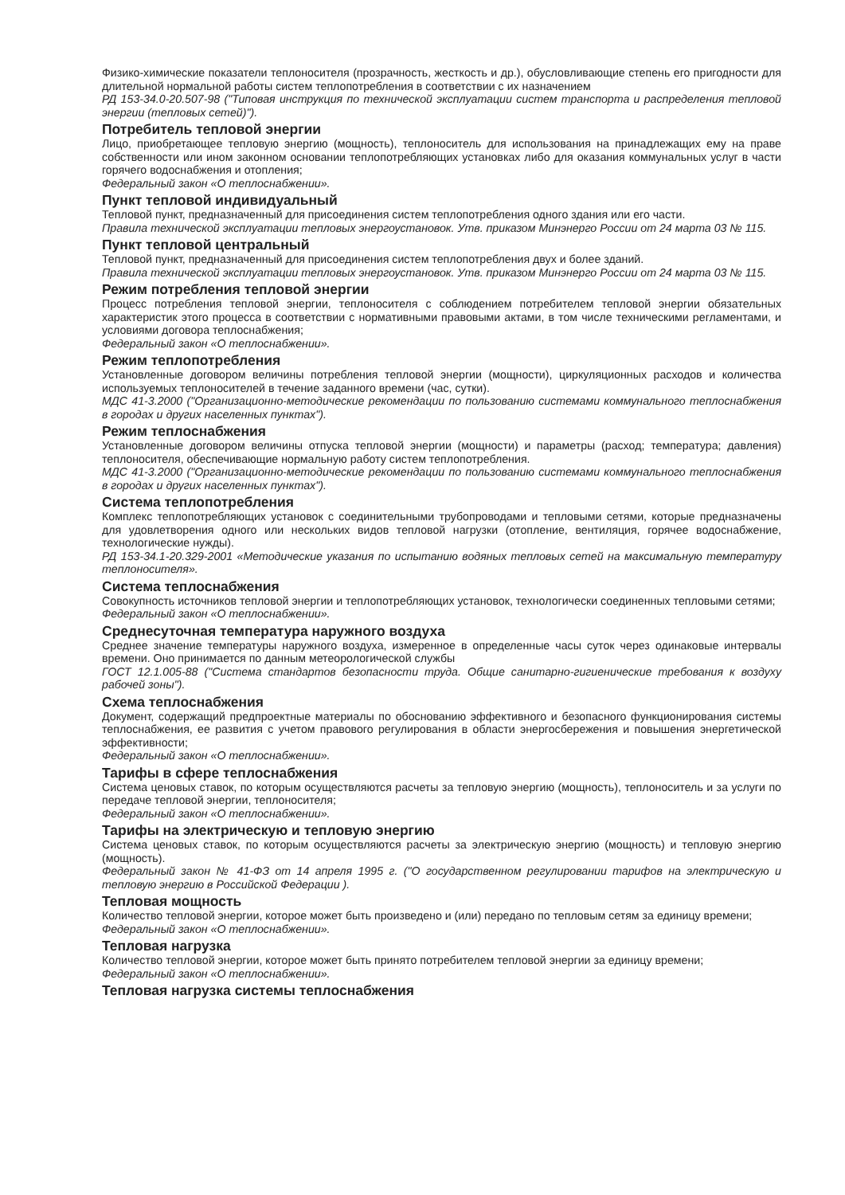Физико-химические показатели теплоносителя (прозрачность, жесткость и др.), обусловливающие степень его пригодности для длительной нормальной работы систем теплопотребления в соответствии с их назначением
РД 153-34.0-20.507-98 ("Типовая инструкция по технической эксплуатации систем транспорта и распределения тепловой энергии (тепловых сетей)").
Потребитель тепловой энергии
Лицо, приобретающее тепловую энергию (мощность), теплоноситель для использования на принадлежащих ему на праве собственности или ином законном основании теплопотребляющих установках либо для оказания коммунальных услуг в части горячего водоснабжения и отопления;
Федеральный закон «О теплоснабжении».
Пункт тепловой индивидуальный
Тепловой пункт, предназначенный для присоединения систем теплопотребления одного здания или его части.
Правила технической эксплуатации тепловых энергоустановок. Утв. приказом Минэнерго России от 24 марта 03 № 115.
Пункт тепловой центральный
Тепловой пункт, предназначенный для присоединения систем теплопотребления двух и более зданий.
Правила технической эксплуатации тепловых энергоустановок. Утв. приказом Минэнерго России от 24 марта 03 № 115.
Режим потребления тепловой энергии
Процесс потребления тепловой энергии, теплоносителя с соблюдением потребителем тепловой энергии обязательных характеристик этого процесса в соответствии с нормативными правовыми актами, в том числе техническими регламентами, и условиями договора теплоснабжения;
Федеральный закон «О теплоснабжении».
Режим теплопотребления
Установленные договором величины потребления тепловой энергии (мощности), циркуляционных расходов и количества используемых теплоносителей в течение заданного времени (час, сутки).
МДС 41-3.2000 ("Организационно-методические рекомендации по пользованию системами коммунального теплоснабжения в городах и других населенных пунктах").
Режим теплоснабжения
Установленные договором величины отпуска тепловой энергии (мощности) и параметры (расход; температура; давления) теплоносителя, обеспечивающие нормальную работу систем теплопотребления.
МДС 41-3.2000 ("Организационно-методические рекомендации по пользованию системами коммунального теплоснабжения в городах и других населенных пунктах").
Система теплопотребления
Комплекс теплопотребляющих установок с соединительными трубопроводами и тепловыми сетями, которые предназначены для удовлетворения одного или нескольких видов тепловой нагрузки (отопление, вентиляция, горячее водоснабжение, технологические нужды).
РД 153-34.1-20.329-2001 «Методические указания по испытанию водяных тепловых сетей на максимальную температуру теплоносителя».
Система теплоснабжения
Совокупность источников тепловой энергии и теплопотребляющих установок, технологически соединенных тепловыми сетями;
Федеральный закон «О теплоснабжении».
Среднесуточная температура наружного воздуха
Среднее значение температуры наружного воздуха, измеренное в определенные часы суток через одинаковые интервалы времени. Оно принимается по данным метеорологической службы
ГОСТ 12.1.005-88 ("Система стандартов безопасности труда. Общие санитарно-гигиенические требования к воздуху рабочей зоны").
Схема теплоснабжения
Документ, содержащий предпроектные материалы по обоснованию эффективного и безопасного функционирования системы теплоснабжения, ее развития с учетом правового регулирования в области энергосбережения и повышения энергетической эффективности;
Федеральный закон «О теплоснабжении».
Тарифы в сфере теплоснабжения
Система ценовых ставок, по которым осуществляются расчеты за тепловую энергию (мощность), теплоноситель и за услуги по передаче тепловой энергии, теплоносителя;
Федеральный закон «О теплоснабжении».
Тарифы на электрическую и тепловую энергию
Система ценовых ставок, по которым осуществляются расчеты за электрическую энергию (мощность) и тепловую энергию (мощность).
Федеральный закон № 41-ФЗ от 14 апреля 1995 г. ("О государственном регулировании тарифов на электрическую и тепловую энергию в Российской Федерации ).
Тепловая мощность
Количество тепловой энергии, которое может быть произведено и (или) передано по тепловым сетям за единицу времени;
Федеральный закон «О теплоснабжении».
Тепловая нагрузка
Количество тепловой энергии, которое может быть принято потребителем тепловой энергии за единицу времени;
Федеральный закон «О теплоснабжении».
Тепловая нагрузка системы теплоснабжения